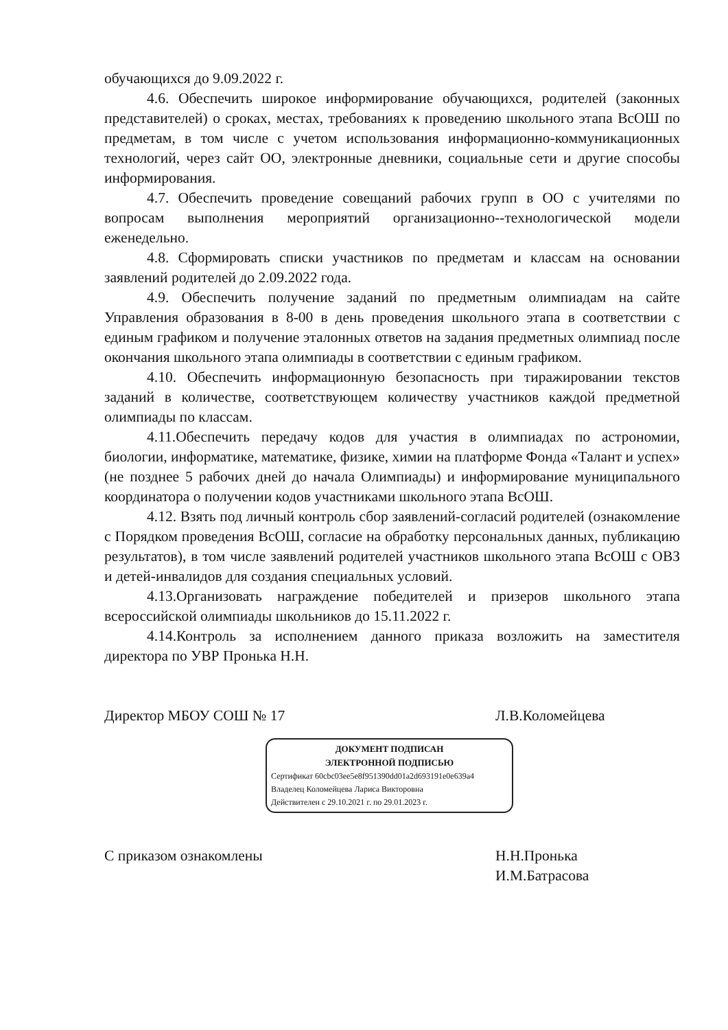обучающихся до 9.09.2022 г.
4.6. Обеспечить широкое информирование обучающихся, родителей (законных представителей) о сроках, местах, требованиях к проведению школьного этапа ВсОШ по предметам, в том числе с учетом использования информационно-коммуникационных технологий, через сайт ОО, электронные дневники, социальные сети и другие способы информирования.
4.7. Обеспечить проведение совещаний рабочих групп в ОО с учителями по вопросам выполнения мероприятий организационно--технологической модели еженедельно.
4.8. Сформировать списки участников по предметам и классам на основании заявлений родителей до 2.09.2022 года.
4.9. Обеспечить получение заданий по предметным олимпиадам на сайте Управления образования в 8-00 в день проведения школьного этапа в соответствии с единым графиком и получение эталонных ответов на задания предметных олимпиад после окончания школьного этапа олимпиады в соответствии с единым графиком.
4.10. Обеспечить информационную безопасность при тиражировании текстов заданий в количестве, соответствующем количеству участников каждой предметной олимпиады по классам.
4.11.Обеспечить передачу кодов для участия в олимпиадах по астрономии, биологии, информатике, математике, физике, химии на платформе Фонда «Талант и успех» (не позднее 5 рабочих дней до начала Олимпиады) и информирование муниципального координатора о получении кодов участниками школьного этапа ВсОШ.
4.12. Взять под личный контроль сбор заявлений-согласий родителей (ознакомление с Порядком проведения ВсОШ, согласие на обработку персональных данных, публикацию результатов), в том числе заявлений родителей участников школьного этапа ВсОШ с ОВЗ и детей-инвалидов для создания специальных условий.
4.13.Организовать награждение победителей и призеров школьного этапа всероссийской олимпиады школьников до 15.11.2022 г.
4.14.Контроль за исполнением данного приказа возложить на заместителя директора по УВР Пронька Н.Н.
Директор МБОУ СОШ № 17 Л.В.Коломейцева
ДОКУМЕНТ ПОДПИСАН
ЭЛЕКТРОННОЙ ПОДПИСЬЮ
Сертификат 60cbc03ee5e8f951390dd01a2d693191e0e639a4
Владелец Коломейцева Лариса Викторовна
Действителен с 29.10.2021 г. по 29.01.2023 г.
С приказом ознакомлены Н.Н.Пронька
И.М.Батрасова